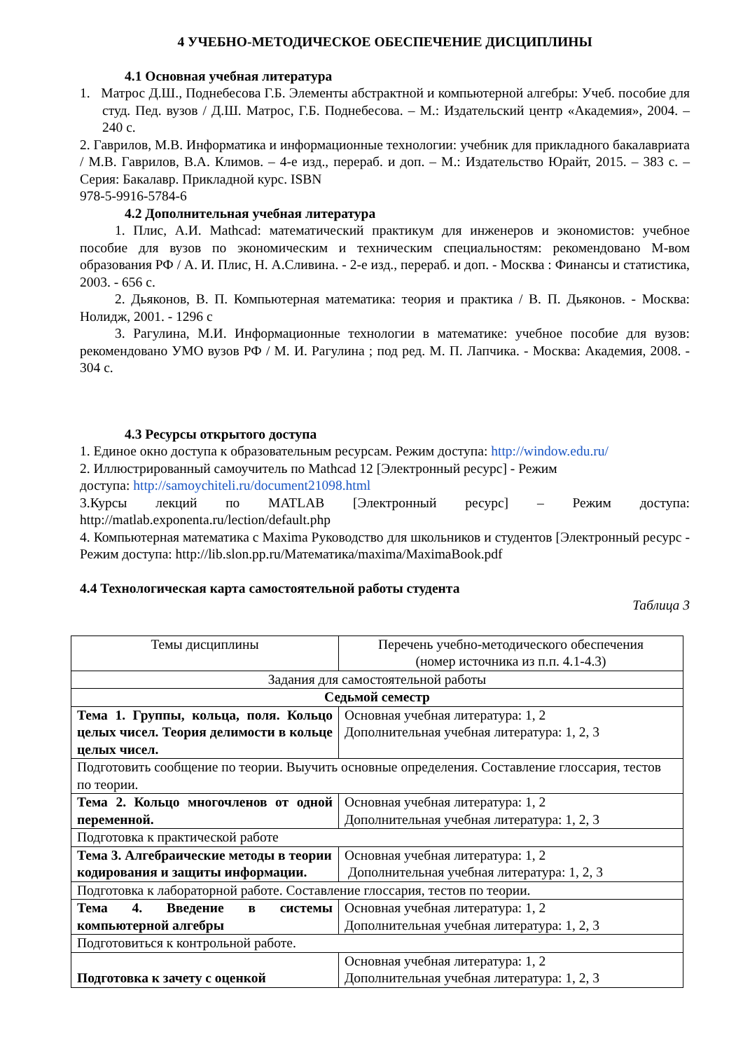4 УЧЕБНО-МЕТОДИЧЕСКОЕ ОБЕСПЕЧЕНИЕ ДИСЦИПЛИНЫ
4.1 Основная учебная литература
1. Матрос Д.Ш., Поднебесова Г.Б. Элементы абстрактной и компьютерной алгебры: Учеб. пособие для студ. Пед. вузов / Д.Ш. Матрос, Г.Б. Поднебесова. – М.: Издательский центр «Академия», 2004. – 240 с.
2. Гаврилов, М.В. Информатика и информационные технологии: учебник для прикладного бакалавриата / М.В. Гаврилов, В.А. Климов. – 4-е изд., перераб. и доп. – М.: Издательство Юрайт, 2015. – 383 с. – Серия: Бакалавр. Прикладной курс. ISBN
978-5-9916-5784-6
4.2 Дополнительная учебная литература
1. Плис, А.И. Mathcad: математический практикум для инженеров и экономистов: учебное пособие для вузов по экономическим и техническим специальностям: рекомендовано М-вом образования РФ / А. И. Плис, Н. А.Сливина. - 2-е изд., перераб. и доп. - Москва : Финансы и статистика, 2003. - 656 с.
2. Дьяконов, В. П. Компьютерная математика: теория и практика / В. П. Дьяконов. - Москва: Нолидж, 2001. - 1296 с
3. Рагулина, М.И. Информационные технологии в математике: учебное пособие для вузов: рекомендовано УМО вузов РФ / М. И. Рагулина ; под ред. М. П. Лапчика. - Москва: Академия, 2008. - 304 с.
4.3 Ресурсы открытого доступа
1. Единое окно доступа к образовательным ресурсам. Режим доступа: http://window.edu.ru/
2. Иллюстрированный самоучитель по Mathcad 12 [Электронный ресурс] - Режим
доступа: http://samoychiteli.ru/document21098.html
3.Курсы лекций по MATLAB [Электронный ресурс] – Режим доступа: http://matlab.exponenta.ru/lection/default.php
4. Компьютерная математика с Maxima Руководство для школьников и студентов [Электронный ресурс - Режим доступа: http://lib.slon.pp.ru/Математика/maxima/MaximaBook.pdf
4.4 Технологическая карта самостоятельной работы студента
Таблица 3
| Темы дисциплины | Перечень учебно-методического обеспечения (номер источника из п.п. 4.1-4.3) |
| Задания для самостоятельной работы | |
| Седьмой семестр | |
| Тема 1. Группы, кольца, поля. Кольцо целых чисел. Теория делимости в кольце целых чисел. | Основная учебная литература: 1, 2 Дополнительная учебная литература: 1, 2, 3 |
| Подготовить сообщение по теории. Выучить основные определения. Составление глоссария, тестов по теории. | |
| Тема 2. Кольцо многочленов от одной переменной. | Основная учебная литература: 1, 2 Дополнительная учебная литература: 1, 2, 3 |
| Подготовка к практической работе | |
| Тема 3. Алгебраические методы в теории кодирования и защиты информации. | Основная учебная литература: 1, 2 Дополнительная учебная литература: 1, 2, 3 |
| Подготовка к лабораторной работе. Составление глоссария, тестов по теории. | |
| Тема 4. Введение в системы компьютерной алгебры | Основная учебная литература: 1, 2 Дополнительная учебная литература: 1, 2, 3 |
| Подготовиться к контрольной работе. | |
| Подготовка к зачету с оценкой | Основная учебная литература: 1, 2 Дополнительная учебная литература: 1, 2, 3 |